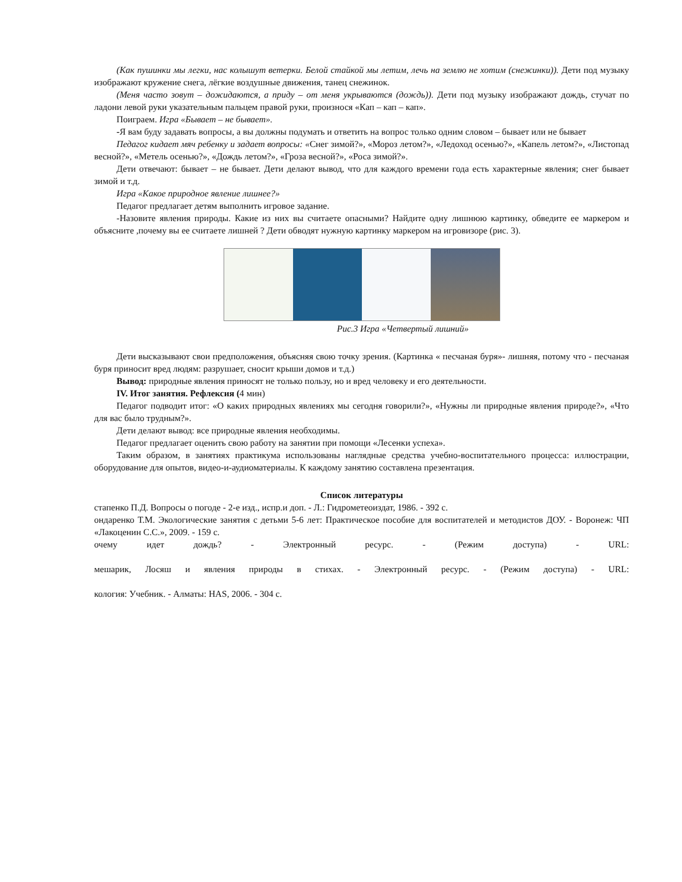(Как пушинки мы легки, нас колышут ветерки. Белой стайкой мы летим, лечь на землю не хотим (снежинки)). Дети под музыку изображают кружение снега, лёгкие воздушные движения, танец снежинок.
(Меня часто зовут – дожидаются, а приду – от меня укрываются (дождь)). Дети под музыку изображают дождь, стучат по ладони левой руки указательным пальцем правой руки, произнося «Кап – кап – кап».
Поиграем. Игра «Бывает – не бывает».
-Я вам буду задавать вопросы, а вы должны подумать и ответить на вопрос только одним словом – бывает или не бывает
Педагог кидает мяч ребенку и задает вопросы: «Снег зимой?», «Мороз летом?», «Ледоход осенью?», «Капель летом?», «Листопад весной?», «Метель осенью?», «Дождь летом?», «Гроза весной?», «Роса зимой?».
Дети отвечают: бывает – не бывает. Дети делают вывод, что для каждого времени года есть характерные явления; снег бывает зимой и т.д.
Игра «Какое природное явление лишнее?»
Педагог предлагает детям выполнить игровое задание.
-Назовите явления природы. Какие из них вы считаете опасными? Найдите одну лишнюю картинку, обведите ее маркером и объясните ,почему вы ее считаете лишней ? Дети обводят нужную картинку маркером на игровизоре (рис. 3).
Рис.3 Игра «Четвертый лишний»
Дети высказывают свои предположения, объясняя свою точку зрения. (Картинка « песчаная буря»- лишняя, потому что - песчаная буря приносит вред людям: разрушает, сносит крыши домов и т.д.)
Вывод: природные явления приносят не только пользу, но и вред человеку и его деятельности.
IV. Итог занятия. Рефлексия (4 мин)
Педагог подводит итог: «О каких природных явлениях мы сегодня говорили?», «Нужны ли природные явления природе?», «Что для вас было трудным?».
Дети делают вывод: все природные явления необходимы.
Педагог предлагает оценить свою работу на занятии при помощи «Лесенки успеха».
Таким образом, в занятиях практикума использованы наглядные средства учебно-воспитательного процесса: иллюстрации, оборудование для опытов, видео-и-аудиоматериалы. К каждому занятию составлена презентация.
Список литературы
стапенко П.Д. Вопросы о погоде - 2-е изд., испр.и доп. - Л.: Гидрометеоиздат, 1986. - 392 с.
ондаренко Т.М. Экологические занятия с детьми 5-6 лет: Практическое пособие для воспитателей и методистов ДОУ. - Воронеж: ЧП «Лакоценин С.С.», 2009. - 159 с.
очему идет дождь? - Электронный ресурс. - (Режим доступа) - URL:
мешарик, Лосяш и явления природы в стихах. - Электронный ресурс. - (Режим доступа) - URL:
кология: Учебник. - Алматы: HAS, 2006. - 304 с.